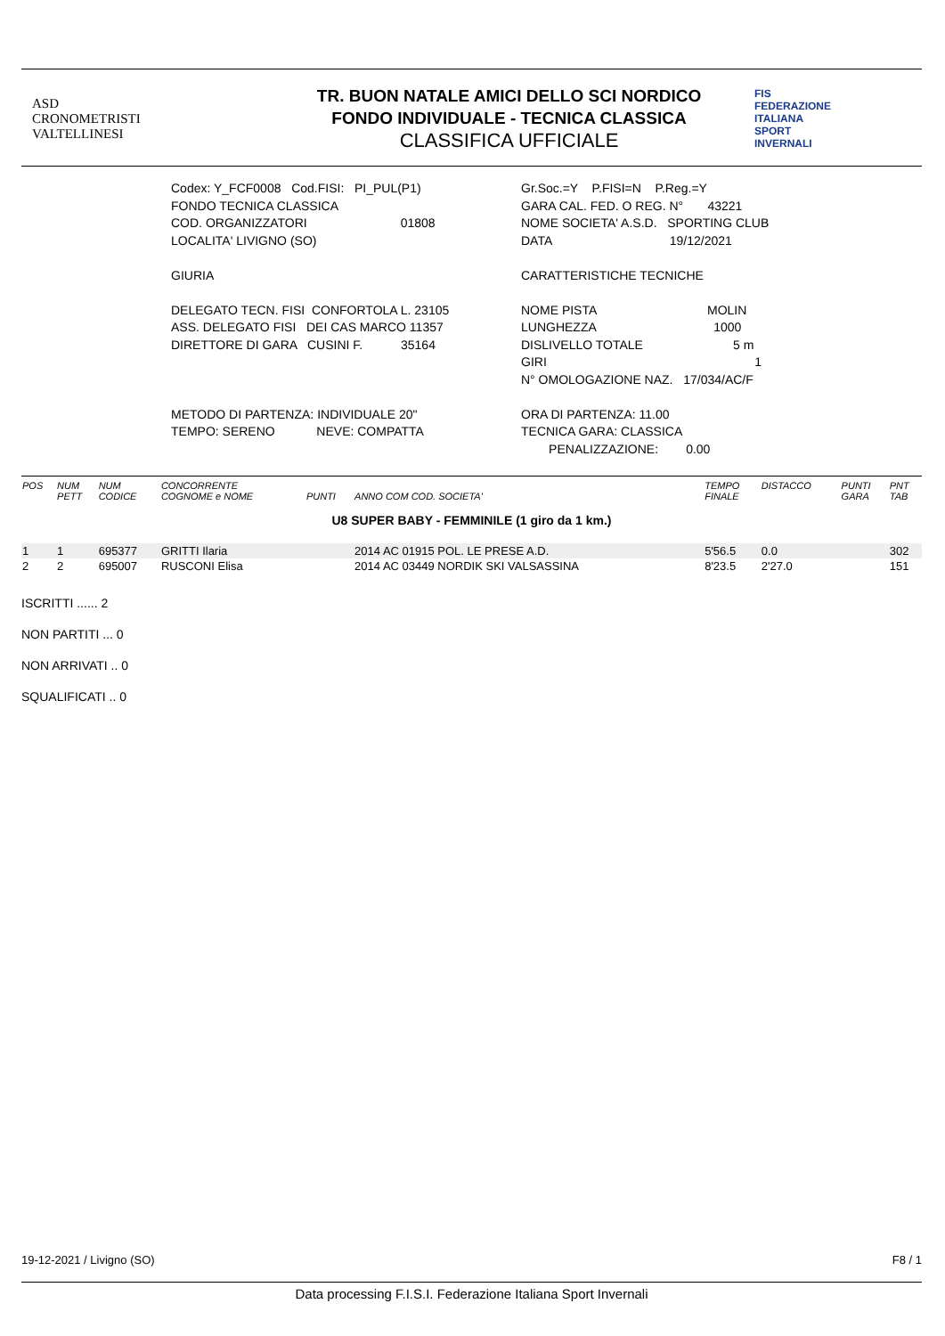ASD
CRONOMETRISTI
VALTELLINESI
TR. BUON NATALE AMICI DELLO SCI NORDICO
FONDO INDIVIDUALE - TECNICA CLASSICA
CLASSIFICA UFFICIALE
FIS
FEDERAZIONE
ITALIANA
SPORT
INVERNALI
Codex: Y_FCF0008 Cod.FISI: PI_PUL(P1)
FONDO TECNICA CLASSICA
COD. ORGANIZZATORI 01808
LOCALITA' LIVIGNO (SO)
GIURIA
DELEGATO TECN. FISI CONFORTOLA L. 23105
ASS. DELEGATO FISI DEI CAS MARCO 11357
DIRETTORE DI GARA CUSINI F. 35164
METODO DI PARTENZA: INDIVIDUALE 20"
TEMPO: SERENO NEVE: COMPATTA
Gr.Soc.=Y P.FISI=N P.Reg.=Y
GARA CAL. FED. O REG. N° 43221
NOME SOCIETA' A.S.D. SPORTING CLUB
DATA 19/12/2021
CARATTERISTICHE TECNICHE
NOME PISTA MOLIN
LUNGHEZZA 1000
DISLIVELLO TOTALE 5 m
GIRI 1
N° OMOLOGAZIONE NAZ. 17/034/AC/F
ORA DI PARTENZA: 11.00
TECNICA GARA: CLASSICA
PENALIZZAZIONE: 0.00
| POS | NUM PETT | NUM CODICE | CONCORRENTE COGNOME e NOME | PUNTI | ANNO COM COD. SOCIETA' | TEMPO FINALE | DISTACCO | PUNTI GARA | PNT TAB |
| --- | --- | --- | --- | --- | --- | --- | --- | --- | --- |
| U8 SUPER BABY - FEMMINILE (1 giro da 1 km.) | | | | | | | | | |
| 1 | 1 | 695377 | GRITTI Ilaria | | 2014 AC 01915 POL. LE PRESE A.D. | 5'56.5 | 0.0 | | 302 |
| 2 | 2 | 695007 | RUSCONI Elisa | | 2014 AC 03449 NORDIK SKI VALSASSINA | 8'23.5 | 2'27.0 | | 151 |
ISCRITTI ...... 2
NON PARTITI ... 0
NON ARRIVATI .. 0
SQUALIFICATI .. 0
19-12-2021 / Livigno (SO) F8 / 1
Data processing F.I.S.I. Federazione Italiana Sport Invernali